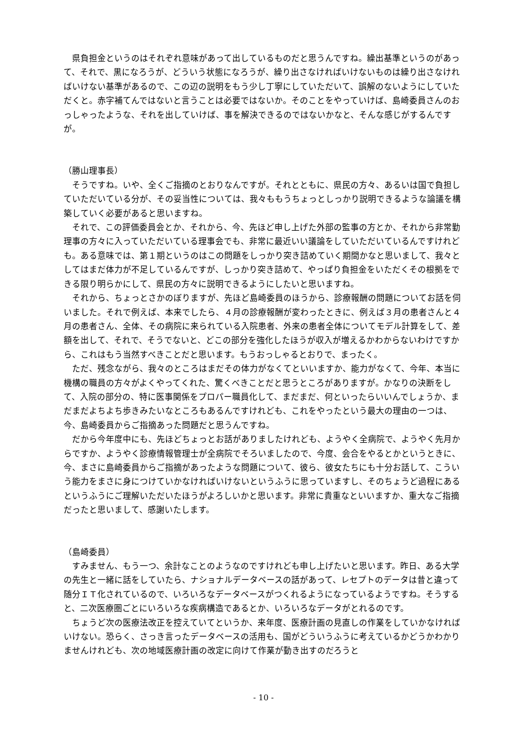県負担金というのはそれぞれ意味があって出しているものだと思うんですね。繰出基準というのがあって、それで、黒になろうが、どういう状態になろうが、繰り出さなければいけないものは繰り出さなければいけない基準があるので、この辺の説明をもう少し丁寧にしていただいて、誤解のないようにしていただくと。赤字補てんではないと言うことは必要ではないか。そのことをやっていけば、島崎委員さんのおっしゃったような、それを出していけば、事を解決できるのではないかなと、そんな感じがするんですが。
（勝山理事長）
そうですね。いや、全くご指摘のとおりなんですが。それとともに、県民の方々、あるいは国で負担していただいている分が、その妥当性については、我々ももうちょっとしっかり説明できるような論議を構築していく必要があると思いますね。
それで、この評価委員会とか、それから、今、先ほど申し上げた外部の監事の方とか、それから非常勤理事の方々に入っていただいている理事会でも、非常に最近いい議論をしていただいているんですけれども。ある意味では、第１期というのはこの問題をしっかり突き詰めていく期間かなと思いまして、我々としてはまだ体力が不足しているんですが、しっかり突き詰めて、やっぱり負担金をいただくその根拠をできる限り明らかにして、県民の方々に説明できるようにしたいと思いますね。
それから、ちょっとさかのぼりますが、先ほど島崎委員のほうから、診療報酬の問題についてお話を伺いました。それで例えば、本来でしたら、４月の診療報酬が変わったときに、例えば３月の患者さんと４月の患者さん、全体、その病院に来られている入院患者、外来の患者全体についてモデル計算をして、差額を出して、それで、そうでないと、どこの部分を強化したほうが収入が増えるかわからないわけですから、これはもう当然すべきことだと思います。もうおっしゃるとおりで、まったく。
ただ、残念ながら、我々のところはまだその体力がなくてといいますか、能力がなくて、今年、本当に機構の職員の方々がよくやってくれた、驚くべきことだと思うところがありますが。かなりの決断をして、入院の部分の、特に医事関係をプロパー職員化して、まだまだ、何といったらいいんでしょうか、まだまだよちよち歩きみたいなところもあるんですけれども、これをやったという最大の理由の一つは、今、島崎委員からご指摘あった問題だと思うんですね。
だから今年度中にも、先ほどちょっとお話がありましたけれども、ようやく全病院で、ようやく先月からですか、ようやく診療情報管理士が全病院でそろいましたので、今度、会合をやるとかというときに、今、まさに島崎委員からご指摘があったような問題について、彼ら、彼女たちにも十分お話して、こういう能力をまさに身につけていかなければいけないというふうに思っていますし、そのちょうど過程にあるというふうにご理解いただいたほうがよろしいかと思います。非常に貴重なといいますか、重大なご指摘だったと思いまして、感謝いたします。
（島崎委員）
すみません、もう一つ、余計なことのようなのですけれども申し上げたいと思います。昨日、ある大学の先生と一緒に話をしていたら、ナショナルデータベースの話があって、レセプトのデータは昔と違って随分ＩＴ化されているので、いろいろなデータベースがつくれるようになっているようですね。そうすると、二次医療圏ごとにいろいろな疾病構造であるとか、いろいろなデータがとれるのです。
ちょうど次の医療法改正を控えていてというか、来年度、医療計画の見直しの作業をしていかなければいけない。恐らく、さっき言ったデータベースの活用も、国がどういうふうに考えているかどうかわかりませんけれども、次の地域医療計画の改定に向けて作業が動き出すのだろうと
- 10 -